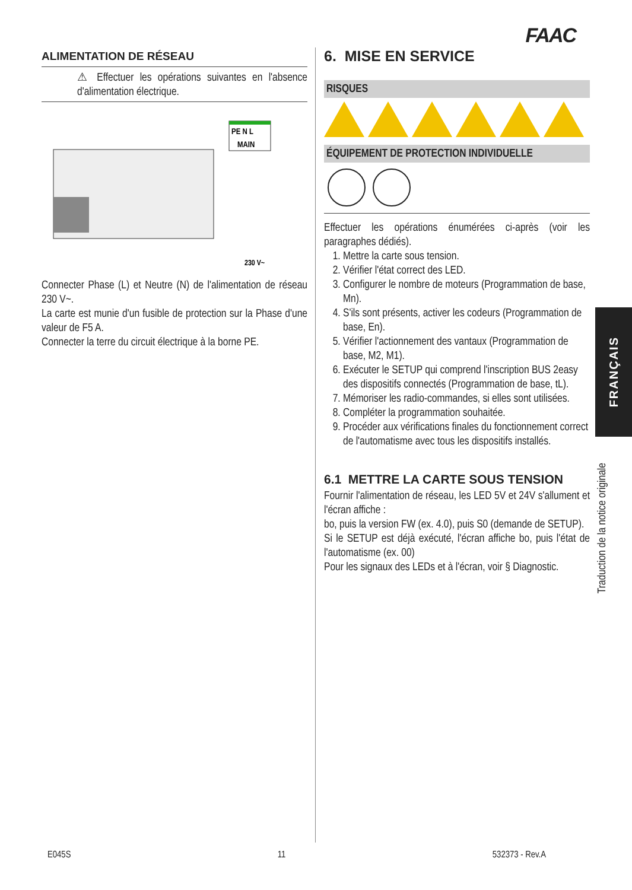FAAC
ALIMENTATION DE RÉSEAU
⚠ Effectuer les opérations suivantes en l'absence d'alimentation électrique.
PE N L
MAIN
230 V~
Connecter Phase (L) et Neutre (N) de l'alimentation de réseau 230 V~.
La carte est munie d'un fusible de protection sur la Phase d'une valeur de F5 A.
Connecter la terre du circuit électrique à la borne PE.
6. MISE EN SERVICE
RISQUES
ÉQUIPEMENT DE PROTECTION INDIVIDUELLE
Effectuer les opérations énumérées ci-après (voir les paragraphes dédiés).
1. Mettre la carte sous tension.
2. Vérifier l'état correct des LED.
3. Configurer le nombre de moteurs (Programmation de base, Mn).
4. S'ils sont présents, activer les codeurs (Programmation de base, En).
5. Vérifier l'actionnement des vantaux (Programmation de base, M2, M1).
6. Exécuter le SETUP qui comprend l'inscription BUS 2easy des dispositifs connectés (Programmation de base, tL).
7. Mémoriser les radio-commandes, si elles sont utilisées.
8. Compléter la programmation souhaitée.
9. Procéder aux vérifications finales du fonctionnement correct de l'automatisme avec tous les dispositifs installés.
6.1 METTRE LA CARTE SOUS TENSION
Fournir l'alimentation de réseau, les LED 5V et 24V s'allument et l'écran affiche :
bo, puis la version FW (ex. 4.0), puis S0 (demande de SETUP).
Si le SETUP est déjà exécuté, l'écran affiche bo, puis l'état de l'automatisme (ex. 00)
Pour les signaux des LEDs et à l'écran, voir § Diagnostic.
FRANÇAIS
Traduction de la notice originale
E045S 11 532373 - Rev.A